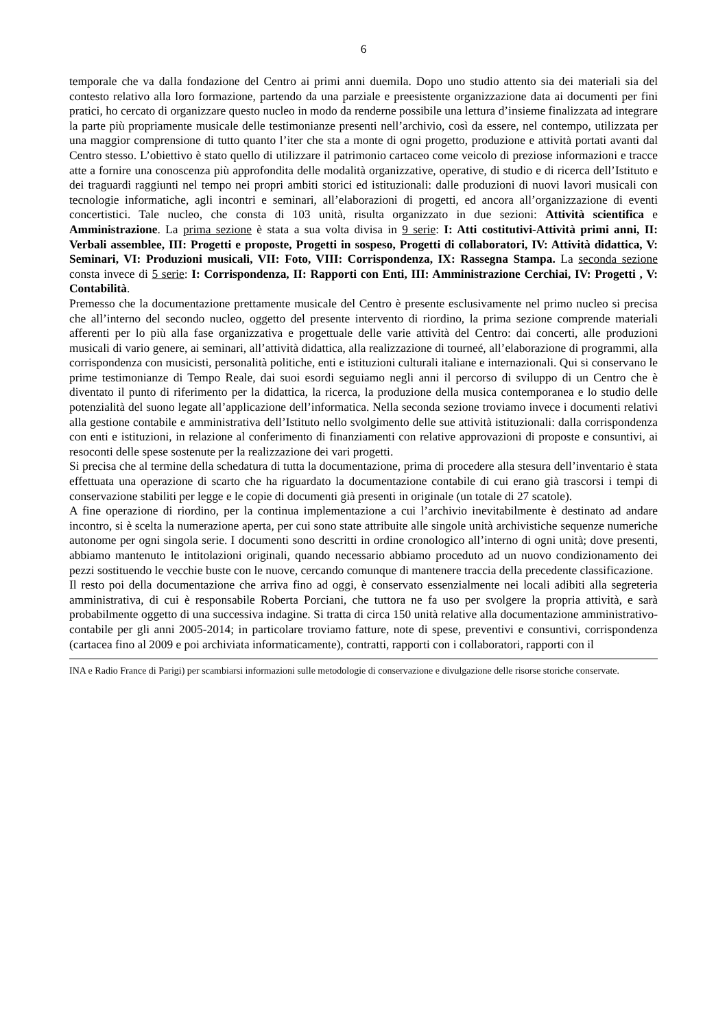6
temporale che va dalla fondazione del Centro ai primi anni duemila. Dopo uno studio attento sia dei materiali sia del contesto relativo alla loro formazione, partendo da una parziale e preesistente organizzazione data ai documenti per fini pratici, ho cercato di organizzare questo nucleo in modo da renderne possibile una lettura d’insieme finalizzata ad integrare la parte più propriamente musicale delle testimonianze presenti nell’archivio, così da essere, nel contempo, utilizzata per una maggior comprensione di tutto quanto l’iter che sta a monte di ogni progetto, produzione e attività portati avanti dal Centro stesso. L’obiettivo è stato quello di utilizzare il patrimonio cartaceo come veicolo di preziose informazioni e tracce atte a fornire una conoscenza più approfondita delle modalità organizzative, operative, di studio e di ricerca dell’Istituto e dei traguardi raggiunti nel tempo nei propri ambiti storici ed istituzionali: dalle produzioni di nuovi lavori musicali con tecnologie informatiche, agli incontri e seminari, all’elaborazioni di progetti, ed ancora all’organizzazione di eventi concertistici. Tale nucleo, che consta di 103 unità, risulta organizzato in due sezioni: Attività scientifica e Amministrazione. La prima sezione è stata a sua volta divisa in 9 serie: I: Atti costitutivi-Attività primi anni, II: Verbali assemblee, III: Progetti e proposte, Progetti in sospeso, Progetti di collaboratori, IV: Attività didattica, V: Seminari, VI: Produzioni musicali, VII: Foto, VIII: Corrispondenza, IX: Rassegna Stampa. La seconda sezione consta invece di 5 serie: I: Corrispondenza, II: Rapporti con Enti, III: Amministrazione Cerchiai, IV: Progetti , V: Contabilità.
Premesso che la documentazione prettamente musicale del Centro è presente esclusivamente nel primo nucleo si precisa che all’interno del secondo nucleo, oggetto del presente intervento di riordino, la prima sezione comprende materiali afferenti per lo più alla fase organizzativa e progettuale delle varie attività del Centro: dai concerti, alle produzioni musicali di vario genere, ai seminari, all’attività didattica, alla realizzazione di tourneé, all’elaborazione di programmi, alla corrispondenza con musicisti, personalità politiche, enti e istituzioni culturali italiane e internazionali. Qui si conservano le prime testimonianze di Tempo Reale, dai suoi esordi seguiamo negli anni il percorso di sviluppo di un Centro che è diventato il punto di riferimento per la didattica, la ricerca, la produzione della musica contemporanea e lo studio delle potenzialità del suono legate all’applicazione dell’informatica. Nella seconda sezione troviamo invece i documenti relativi alla gestione contabile e amministrativa dell’Istituto nello svolgimento delle sue attività istituzionali: dalla corrispondenza con enti e istituzioni, in relazione al conferimento di finanziamenti con relative approvazioni di proposte e consuntivi, ai resoconti delle spese sostenute per la realizzazione dei vari progetti.
Si precisa che al termine della schedatura di tutta la documentazione, prima di procedere alla stesura dell’inventario è stata effettuata una operazione di scarto che ha riguardato la documentazione contabile di cui erano già trascorsi i tempi di conservazione stabiliti per legge e le copie di documenti già presenti in originale (un totale di 27 scatole).
A fine operazione di riordino, per la continua implementazione a cui l’archivio inevitabilmente è destinato ad andare incontro, si è scelta la numerazione aperta, per cui sono state attribuite alle singole unità archivistiche sequenze numeriche autonome per ogni singola serie. I documenti sono descritti in ordine cronologico all’interno di ogni unità; dove presenti, abbiamo mantenuto le intitolazioni originali, quando necessario abbiamo proceduto ad un nuovo condizionamento dei pezzi sostituendo le vecchie buste con le nuove, cercando comunque di mantenere traccia della precedente classificazione.
Il resto poi della documentazione che arriva fino ad oggi, è conservato essenzialmente nei locali adibiti alla segreteria amministrativa, di cui è responsabile Roberta Porciani, che tuttora ne fa uso per svolgere la propria attività, e sarà probabilmente oggetto di una successiva indagine. Si tratta di circa 150 unità relative alla documentazione amministrativo-contabile per gli anni 2005-2014; in particolare troviamo fatture, note di spese, preventivi e consuntivi, corrispondenza (cartacea fino al 2009 e poi archiviata informaticamente), contratti, rapporti con i collaboratori, rapporti con il
INA e Radio France di Parigi) per scambiarsi informazioni sulle metodologie di conservazione e divulgazione delle risorse storiche conservate.